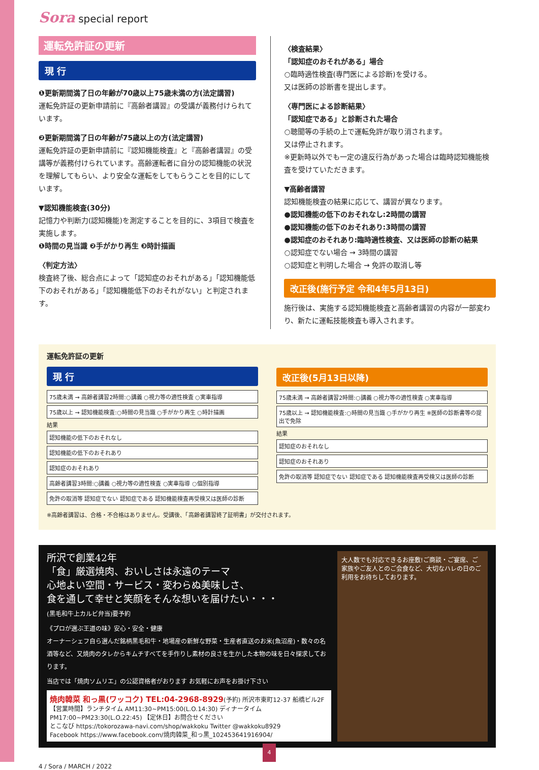Sora special report
運転免許証の更新
現 行
❶更新期間満了日の年齢が70歳以上75歳未満の方(法定講習)
運転免許証の更新申請前に『高齢者講習』の受講が義務付けられています。
❷更新期間満了日の年齢が75歳以上の方(法定講習)
運転免許証の更新申請前に『認知機能検査』と『高齢者講習』の受講等が義務付けられています。高齢運転者に自分の認知機能の状況を理解してもらい、より安全な運転をしてもらうことを目的にしています。
▼認知機能検査(30分)
記憶力や判断力(認知機能)を測定することを目的に、3項目で検査を実施します。
❶時間の見当識 ❷手がかり再生 ❸時計描画
〈判定方法〉
検査終了後、総合点によって「認知症のおそれがある」「認知機能低下のおそれがある」「認知機能低下のおそれがない」と判定されます。
〈検査結果〉
「認知症のおそれがある」場合
○臨時適性検査(専門医による診断)を受ける。
又は医師の診断書を提出します。
〈専門医による診断結果〉
「認知症である」と診断された場合
○聴聞等の手続の上で運転免許が取り消されます。
又は停止されます。
※更新時以外でも一定の違反行為があった場合は臨時認知機能検査を受けていただきます。
▼高齢者講習
認知機能検査の結果に応じて、講習が異なります。
●認知機能の低下のおそれなし:2時間の講習
●認知機能の低下のおそれあり:3時間の講習
●認知症のおそれあり:臨時適性検査、又は医師の診断の結果
○認知症でない場合 → 3時間の講習
○認知症と判明した場合 → 免許の取消し等
改正後(施行予定 令和4年5月13日)
施行後は、実施する認知機能検査と高齢者講習の内容が一部変わり、新たに運転技能検査も導入されます。
運転免許証の更新
現 行
75歳未満 → 高齢者講習2時間:○講義 ○視力等の適性検査 ○実車指導
75歳以上 → 認知機能検査:○時間の見当識 ○手がかり再生 ○時計描画
結果
認知機能の低下のおそれなし
認知機能の低下のおそれあり
認知症のおそれあり
高齢者講習3時間:○講義 ○視力等の適性検査 ○実車指導 ○個別指導
免許の取消等 認知症でない 認知症である 認知機能検査再受検又は医師の診断
改正後(5月13日以降)
75歳未満 → 高齢者講習2時間:○講義 ○視力等の適性検査 ○実車指導
75歳以上 → 認知機能検査:○時間の見当識 ○手がかり再生 ※医師の診断書等の提出で免除
結果
認知症のおそれなし
認知症のおそれあり
免許の取消等 認知症でない 認知症である 認知機能検査再受検又は医師の診断
※高齢者講習は、合格・不合格はありません。受講後、「高齢者講習終了証明書」が交付されます。
所沢で創業42年
「食」厳選焼肉、おいしさは永遠のテーマ
心地よい空間・サービス・変わらぬ美味しさ、
食を通して幸せと笑顔をそんな想いを届けたい・・・
(黒毛和牛上カルビ弁当)要予約
《プロが選ぶ王道の味》安心・安全・健康
オーナーシェフ自ら選んだ銘柄黒毛和牛・地場産の新鮮な野菜・生産者直送のお米(魚沼産)・数々の名酒等など、又焼肉のタレからキムチすべてを手作りし素材の良さを生かした本物の味を日々探求しております。
当店では「焼肉ソムリエ」の公認資格者がおります お気軽にお声をお掛け下さい
焼肉韓菜 和っ黒(ワッコク) TEL:04-2968-8929(予約) 所沢市東町12-37 船橋ビル2F
【営業時間】ランチタイム AM11:30~PM15:00(L.O.14:30) ディナータイム PM17:00~PM23:30(L.O.22:45) 【定休日】お問合せください
とこなび https://tokorozawa-navi.com/shop/wakkoku Twitter @wakkoku8929
Facebook https://www.facebook.com/焼肉韓菜_和っ黒_102453641916904/
大人数でも対応できるお座敷!ご商談・ご宴席、ご家族やご友人とのご会食など、大切なハレの日のご利用をお待ちしております。
4 / Sora / MARCH / 2022
4